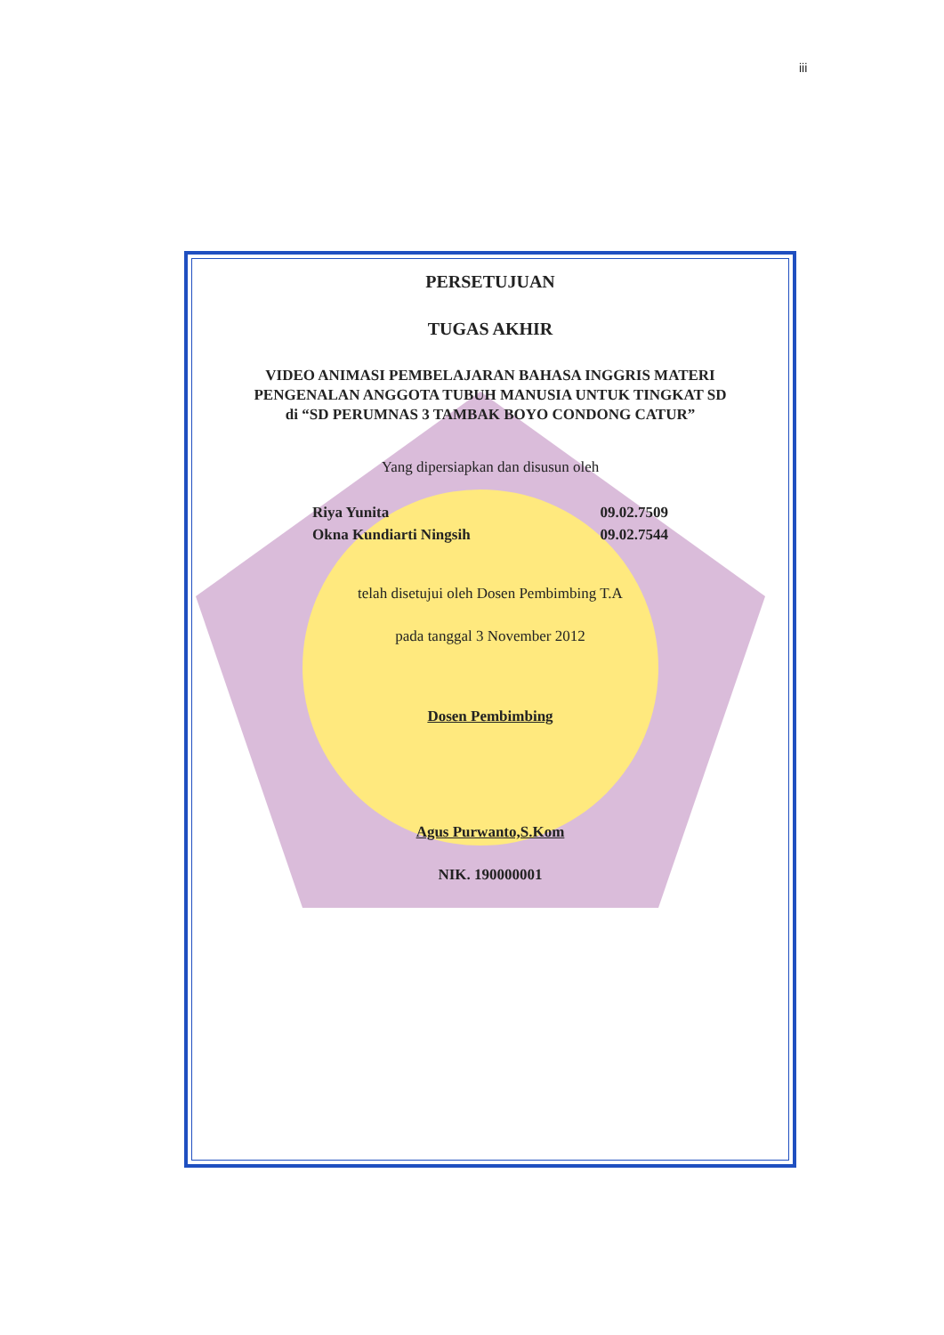iii
PERSETUJUAN
TUGAS AKHIR
VIDEO ANIMASI PEMBELAJARAN BAHASA INGGRIS MATERI
PENGENALAN ANGGOTA TUBUH MANUSIA UNTUK TINGKAT SD
di “SD PERUMNAS 3 TAMBAK BOYO CONDONG CATUR”
Yang dipersiapkan dan disusun oleh
Riya Yunita 09.02.7509
Okna Kundiarti Ningsih 09.02.7544
telah disetujui oleh Dosen Pembimbing T.A
pada tanggal 3 November 2012
Dosen Pembimbing
Agus Purwanto,S.Kom
NIK. 190000001